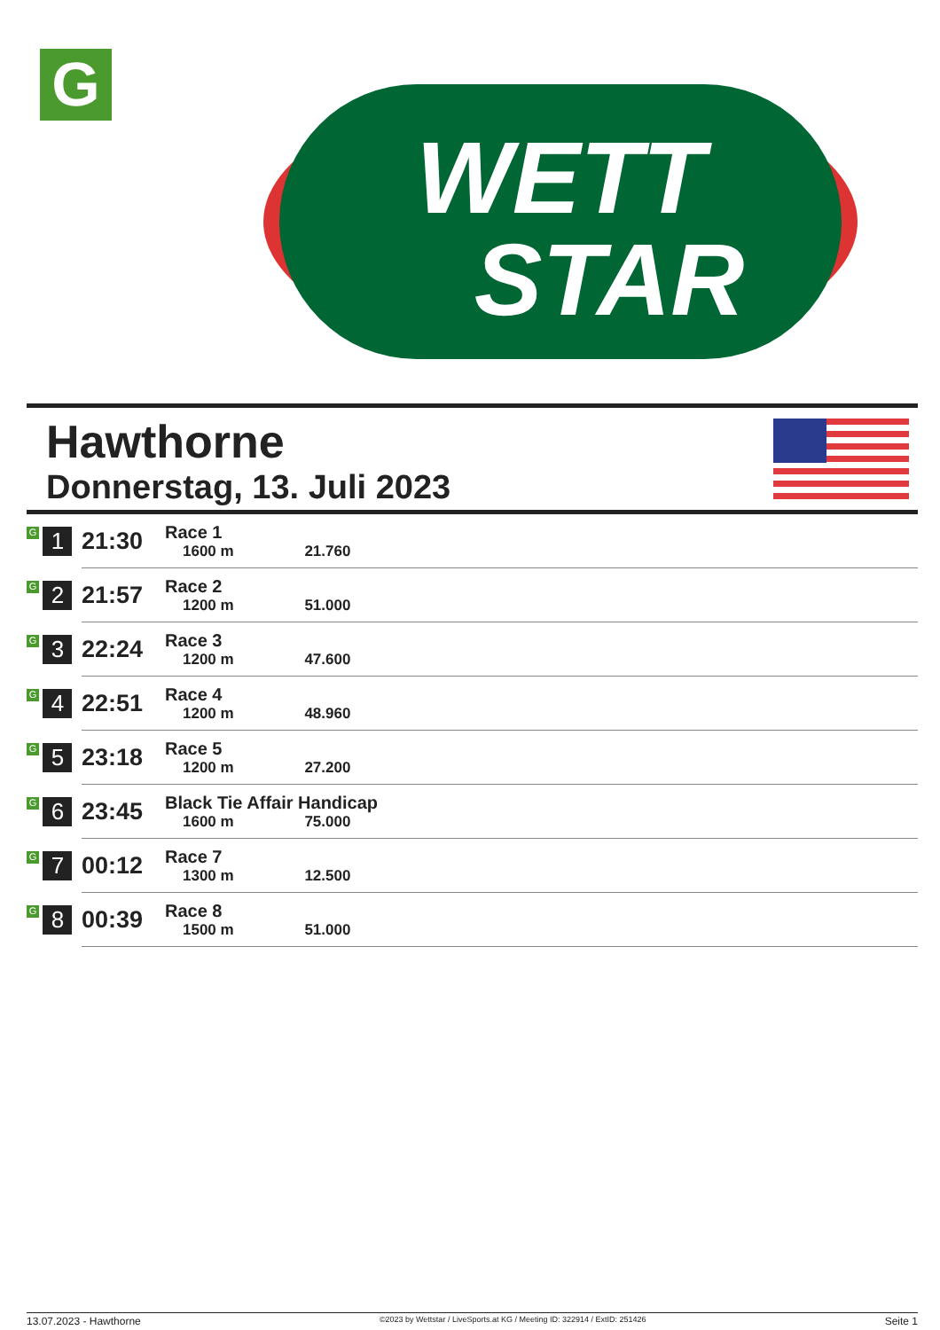G
WETT
STAR
Hawthorne
Donnerstag, 13. Juli 2023
| G 1 | 21:30 | Race 1 1600 m 21.760 |
| G 2 | 21:57 | Race 2 1200 m 51.000 |
| G 3 | 22:24 | Race 3 1200 m 47.600 |
| G 4 | 22:51 | Race 4 1200 m 48.960 |
| G 5 | 23:18 | Race 5 1200 m 27.200 |
| G 6 | 23:45 | Black Tie Affair Handicap 1600 m 75.000 |
| G 7 | 00:12 | Race 7 1300 m 12.500 |
| G 8 | 00:39 | Race 8 1500 m 51.000 |
13.07.2023 - Hawthorne ©2023 by Wettstar / LiveSports.at KG / Meeting ID: 322914 / ExtID: 251426 Seite 1